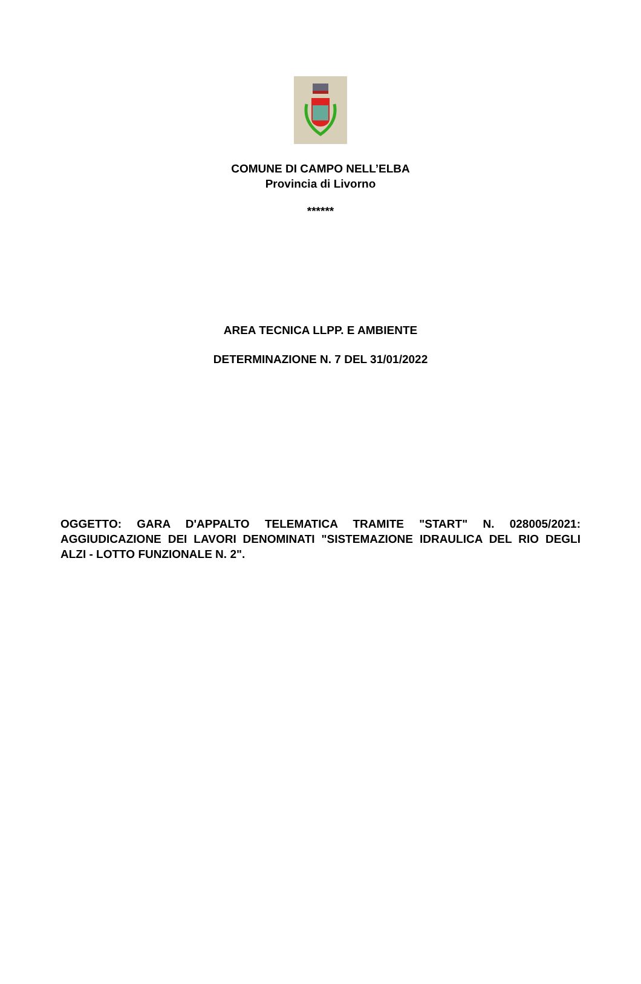COMUNE DI CAMPO NELL’ELBA
Provincia di Livorno
******
AREA TECNICA LLPP. E AMBIENTE
DETERMINAZIONE N. 7 DEL 31/01/2022
OGGETTO: GARA D'APPALTO TELEMATICA TRAMITE "START" N. 028005/2021: AGGIUDICAZIONE DEI LAVORI DENOMINATI "SISTEMAZIONE IDRAULICA DEL RIO DEGLI ALZI - LOTTO FUNZIONALE N. 2".